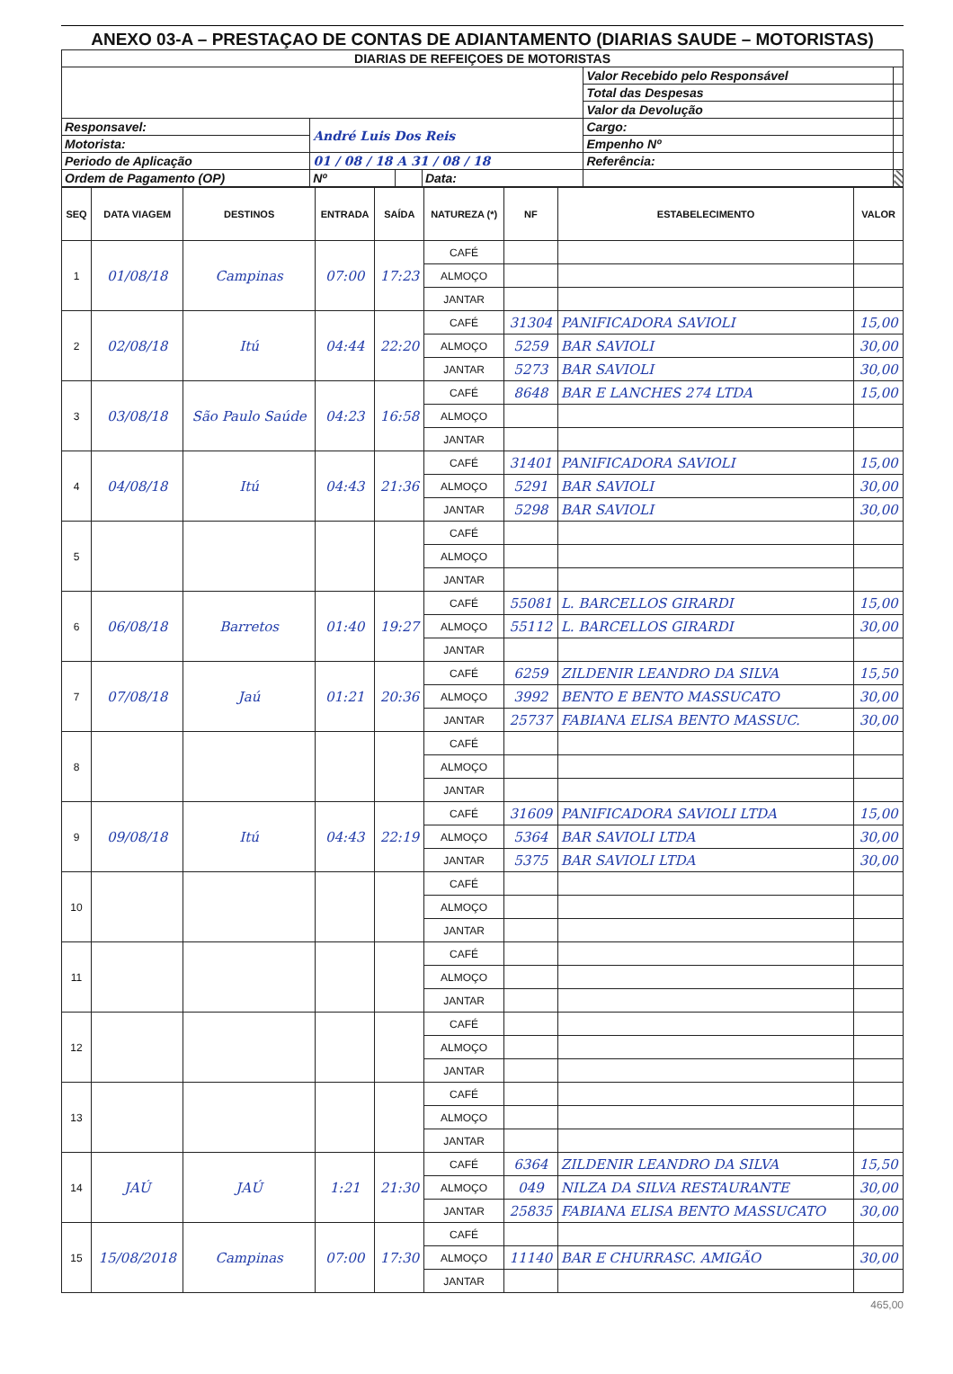ANEXO 03-A – PRESTAÇAO DE CONTAS DE ADIANTAMENTO (DIARIAS SAUDE – MOTORISTAS)
| DIARIAS DE REFEIÇOES DE MOTORISTAS | | | | | |
| | | | | Valor Recebido pelo Responsável | |
| | | | | Total das Despesas | |
| | | | | Valor da Devolução | |
| Responsavel: | André Luis Dos Reis | | | Cargo: | |
| Motorista: | | | | Empenho Nº | |
| Periodo de Aplicação | 01 / 08 / 18 A 31 / 08 / 18 | | | Referência: | |
| Ordem de Pagamento (OP) | Nº | | Data: | | |
| SEQ | DATA VIAGEM | DESTINOS | ENTRADA | SAÍDA | NATUREZA (*) | NF | ESTABELECIMENTO | VALOR |
| --- | --- | --- | --- | --- | --- | --- | --- | --- |
| 1 | 01/08/18 | Campinas | 07:00 | 17:23 | CAFÉ | | | |
| | | | | | ALMOÇO | | | |
| | | | | | JANTAR | | | |
| 2 | 02/08/18 | Itú | 04:44 | 22:20 | CAFÉ | 31304 | PANIFICADORA SAVIOLI | 15,00 |
| | | | | | ALMOÇO | 5259 | BAR SAVIOLI | 30,00 |
| | | | | | JANTAR | 5273 | BAR SAVIOLI | 30,00 |
| 3 | 03/08/18 | São Paulo Saúde | 04:23 | 16:58 | CAFÉ | 8648 | BAR E LANCHES 274 LTDA | 15,00 |
| | | | | | ALMOÇO | | | |
| | | | | | JANTAR | | | |
| 4 | 04/08/18 | Itú | 04:43 | 21:36 | CAFÉ | 31401 | PANIFICADORA SAVIOLI | 15,00 |
| | | | | | ALMOÇO | 5291 | BAR SAVIOLI | 30,00 |
| | | | | | JANTAR | 5298 | BAR SAVIOLI | 30,00 |
| 5 | | | | | CAFÉ | | | |
| | | | | | ALMOÇO | | | |
| | | | | | JANTAR | | | |
| 6 | 06/08/18 | Barretos | 01:40 | 19:27 | CAFÉ | 55081 | L. BARCELLOS GIRARDI | 15,00 |
| | | | | | ALMOÇO | 55112 | L. BARCELLOS GIRARDI | 30,00 |
| | | | | | JANTAR | | | |
| 7 | 07/08/18 | Jaú | 01:21 | 20:36 | CAFÉ | 6259 | ZILDENIR LEANDRO DA SILVA | 15,50 |
| | | | | | ALMOÇO | 3992 | BENTO E BENTO MASSUCATO | 30,00 |
| | | | | | JANTAR | 25737 | FABIANA ELISA BENTO MASSUC. | 30,00 |
| 8 | | | | | CAFÉ | | | |
| | | | | | ALMOÇO | | | |
| | | | | | JANTAR | | | |
| 9 | 09/08/18 | Itú | 04:43 | 22:19 | CAFÉ | 31609 | PANIFICADORA SAVIOLI LTDA | 15,00 |
| | | | | | ALMOÇO | 5364 | BAR SAVIOLI LTDA | 30,00 |
| | | | | | JANTAR | 5375 | BAR SAVIOLI LTDA | 30,00 |
| 10 | | | | | CAFÉ | | | |
| | | | | | ALMOÇO | | | |
| | | | | | JANTAR | | | |
| 11 | | | | | CAFÉ | | | |
| | | | | | ALMOÇO | | | |
| | | | | | JANTAR | | | |
| 12 | | | | | CAFÉ | | | |
| | | | | | ALMOÇO | | | |
| | | | | | JANTAR | | | |
| 13 | | | | | CAFÉ | | | |
| | | | | | ALMOÇO | | | |
| | | | | | JANTAR | | | |
| 14 | JAÚ | JAÚ | 1:21 | 21:30 | CAFÉ | 6364 | ZILDENIR LEANDRO DA SILVA | 15,50 |
| | | | | | ALMOÇO | 049 | NILZA DA SILVA RESTAURANTE | 30,00 |
| | | | | | JANTAR | 25835 | FABIANA ELISA BENTO MASSUCATO | 30,00 |
| 15 | 15/08/2018 | Campinas | 07:00 | 17:30 | CAFÉ | | | |
| | | | | | ALMOÇO | 11140 | BAR E CHURRASC. AMIGÃO | 30,00 |
| | | | | | JANTAR | | | |
465,00